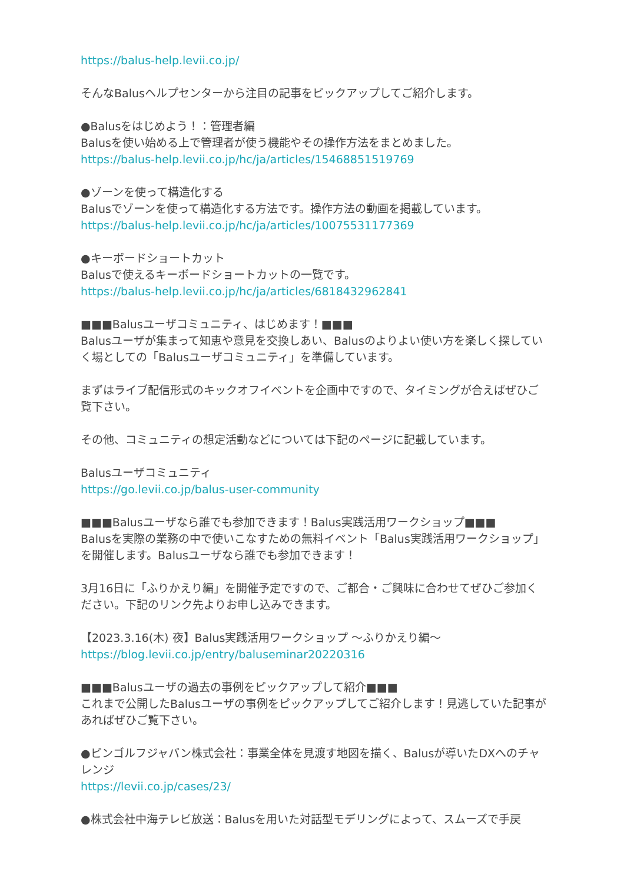https://balus-help.levii.co.jp/
そんなBalusヘルプセンターから注目の記事をピックアップしてご紹介します。
●Balusをはじめよう！：管理者編
Balusを使い始める上で管理者が使う機能やその操作方法をまとめました。
https://balus-help.levii.co.jp/hc/ja/articles/15468851519769
●ゾーンを使って構造化する
Balusでゾーンを使って構造化する方法です。操作方法の動画を掲載しています。
https://balus-help.levii.co.jp/hc/ja/articles/10075531177369
●キーボードショートカット
Balusで使えるキーボードショートカットの一覧です。
https://balus-help.levii.co.jp/hc/ja/articles/6818432962841
■■■Balusユーザコミュニティ、はじめます！■■■
Balusユーザが集まって知恵や意見を交換しあい、Balusのよりよい使い方を楽しく探していく場としての「Balusユーザコミュニティ」を準備しています。
まずはライブ配信形式のキックオフイベントを企画中ですので、タイミングが合えばぜひご覧下さい。
その他、コミュニティの想定活動などについては下記のページに記載しています。
Balusユーザコミュニティ
https://go.levii.co.jp/balus-user-community
■■■Balusユーザなら誰でも参加できます！Balus実践活用ワークショップ■■■
Balusを実際の業務の中で使いこなすための無料イベント「Balus実践活用ワークショップ」を開催します。Balusユーザなら誰でも参加できます！
3月16日に「ふりかえり編」を開催予定ですので、ご都合・ご興味に合わせてぜひご参加ください。下記のリンク先よりお申し込みできます。
【2023.3.16(木) 夜】Balus実践活用ワークショップ 〜ふりかえり編〜
https://blog.levii.co.jp/entry/baluseminar20220316
■■■Balusユーザの過去の事例をピックアップして紹介■■■
これまで公開したBalusユーザの事例をピックアップしてご紹介します！見逃していた記事があればぜひご覧下さい。
●ピンゴルフジャパン株式会社：事業全体を見渡す地図を描く、Balusが導いたDXへのチャレンジ
https://levii.co.jp/cases/23/
●株式会社中海テレビ放送：Balusを用いた対話型モデリングによって、スムーズで手戻